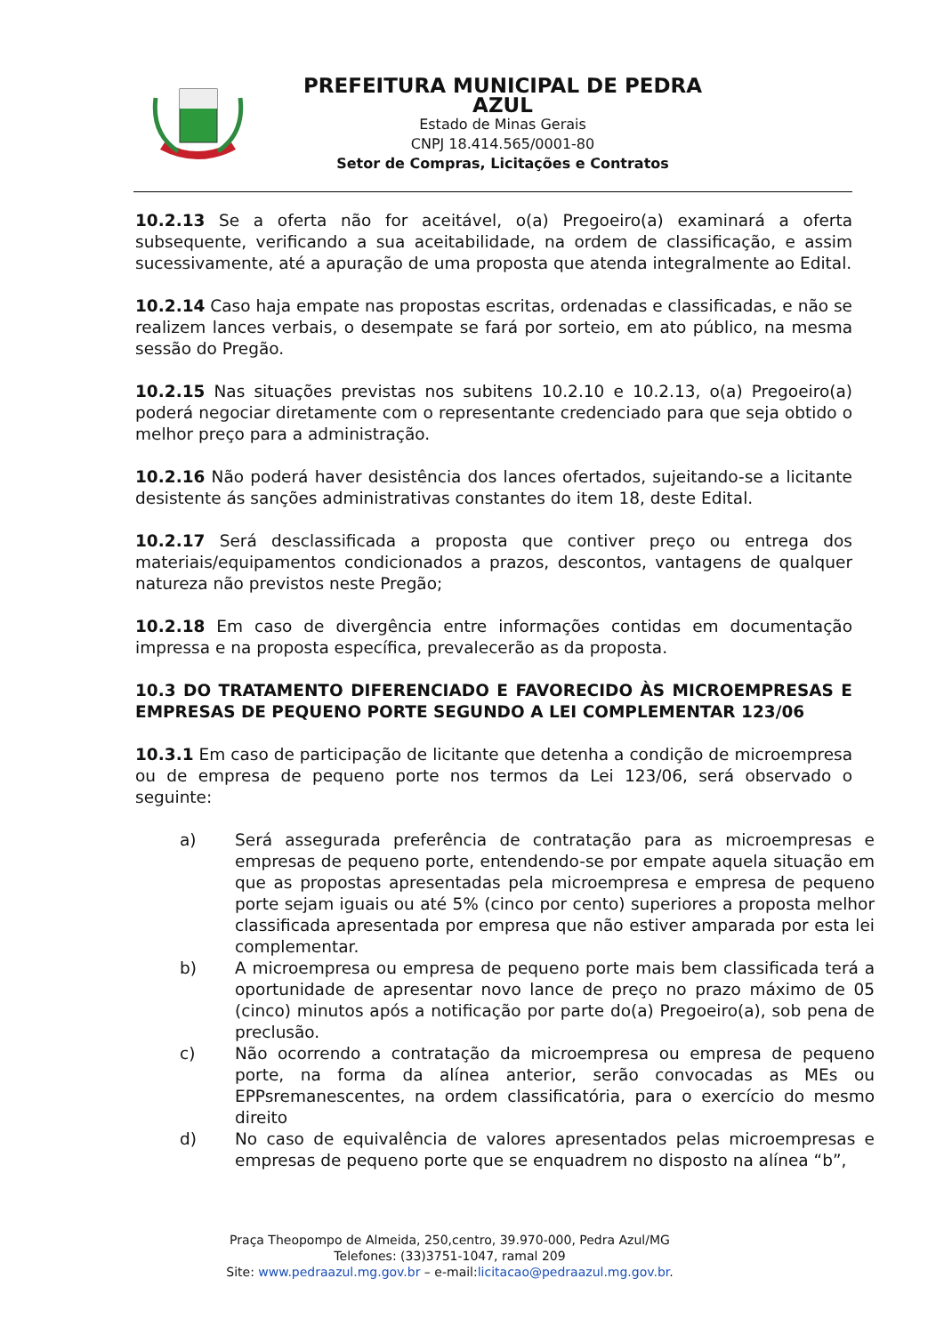PREFEITURA MUNICIPAL DE PEDRA AZUL
Estado de Minas Gerais
CNPJ 18.414.565/0001-80
Setor de Compras, Licitações e Contratos
10.2.13 Se a oferta não for aceitável, o(a) Pregoeiro(a) examinará a oferta subsequente, verificando a sua aceitabilidade, na ordem de classificação, e assim sucessivamente, até a apuração de uma proposta que atenda integralmente ao Edital.
10.2.14 Caso haja empate nas propostas escritas, ordenadas e classificadas, e não se realizem lances verbais, o desempate se fará por sorteio, em ato público, na mesma sessão do Pregão.
10.2.15 Nas situações previstas nos subitens 10.2.10 e 10.2.13, o(a) Pregoeiro(a) poderá negociar diretamente com o representante credenciado para que seja obtido o melhor preço para a administração.
10.2.16 Não poderá haver desistência dos lances ofertados, sujeitando-se a licitante desistente ás sanções administrativas constantes do item 18, deste Edital.
10.2.17 Será desclassificada a proposta que contiver preço ou entrega dos materiais/equipamentos condicionados a prazos, descontos, vantagens de qualquer natureza não previstos neste Pregão;
10.2.18 Em caso de divergência entre informações contidas em documentação impressa e na proposta específica, prevalecerão as da proposta.
10.3 DO TRATAMENTO DIFERENCIADO E FAVORECIDO ÀS MICROEMPRESAS E EMPRESAS DE PEQUENO PORTE SEGUNDO A LEI COMPLEMENTAR 123/06
10.3.1 Em caso de participação de licitante que detenha a condição de microempresa ou de empresa de pequeno porte nos termos da Lei 123/06, será observado o seguinte:
a) Será assegurada preferência de contratação para as microempresas e empresas de pequeno porte, entendendo-se por empate aquela situação em que as propostas apresentadas pela microempresa e empresa de pequeno porte sejam iguais ou até 5% (cinco por cento) superiores a proposta melhor classificada apresentada por empresa que não estiver amparada por esta lei complementar.
b) A microempresa ou empresa de pequeno porte mais bem classificada terá a oportunidade de apresentar novo lance de preço no prazo máximo de 05 (cinco) minutos após a notificação por parte do(a) Pregoeiro(a), sob pena de preclusão.
c) Não ocorrendo a contratação da microempresa ou empresa de pequeno porte, na forma da alínea anterior, serão convocadas as MEs ou EPPsremanescentes, na ordem classificatória, para o exercício do mesmo direito
d) No caso de equivalência de valores apresentados pelas microempresas e empresas de pequeno porte que se enquadrem no disposto na alínea “b”,
Praça Theopompo de Almeida, 250,centro, 39.970-000, Pedra Azul/MG
Telefones: (33)3751-1047, ramal 209
Site: www.pedraazul.mg.gov.br – e-mail:licitacao@pedraazul.mg.gov.br.